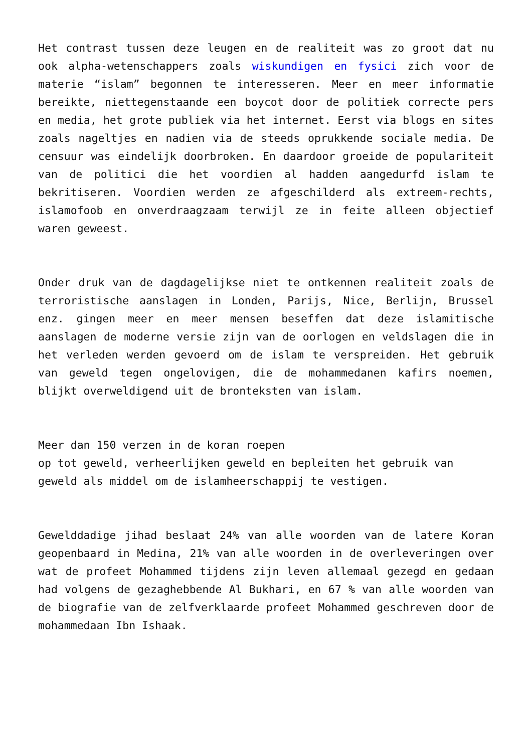Het contrast tussen deze leugen en de realiteit was zo groot dat nu ook alpha-wetenschappers zoals wiskundigen en fysici zich voor de materie “islam” begonnen te interesseren. Meer en meer informatie bereikte, niettegenstaande een boycot door de politiek correcte pers en media, het grote publiek via het internet. Eerst via blogs en sites zoals nageltjes en nadien via de steeds oprukkende sociale media. De censuur was eindelijk doorbroken. En daardoor groeide de populariteit van de politici die het voordien al hadden aangedurfd islam te bekritiseren. Voordien werden ze afgeschilderd als extreem-rechts, islamofoob en onverdraagzaam terwijl ze in feite alleen objectief waren geweest.
Onder druk van de dagdagelijkse niet te ontkennen realiteit zoals de terroristische aanslagen in Londen, Parijs, Nice, Berlijn, Brussel enz. gingen meer en meer mensen beseffen dat deze islamitische aanslagen de moderne versie zijn van de oorlogen en veldslagen die in het verleden werden gevoerd om de islam te verspreiden. Het gebruik van geweld tegen ongelovigen, die de mohammedanen kafirs noemen, blijkt overweldigend uit de bronteksten van islam.
Meer dan 150 verzen in de koran roepen
op tot geweld, verheerlijken geweld en bepleiten het gebruik van
geweld als middel om de islamheerschappij te vestigen.
Gewelddadige jihad beslaat 24% van alle woorden van de latere Koran geopenbaard in Medina, 21% van alle woorden in de overleveringen over wat de profeet Mohammed tijdens zijn leven allemaal gezegd en gedaan had volgens de gezaghebbende Al Bukhari, en 67 % van alle woorden van de biografie van de zelfverklaarde profeet Mohammed geschreven door de mohammedaan Ibn Ishaak.